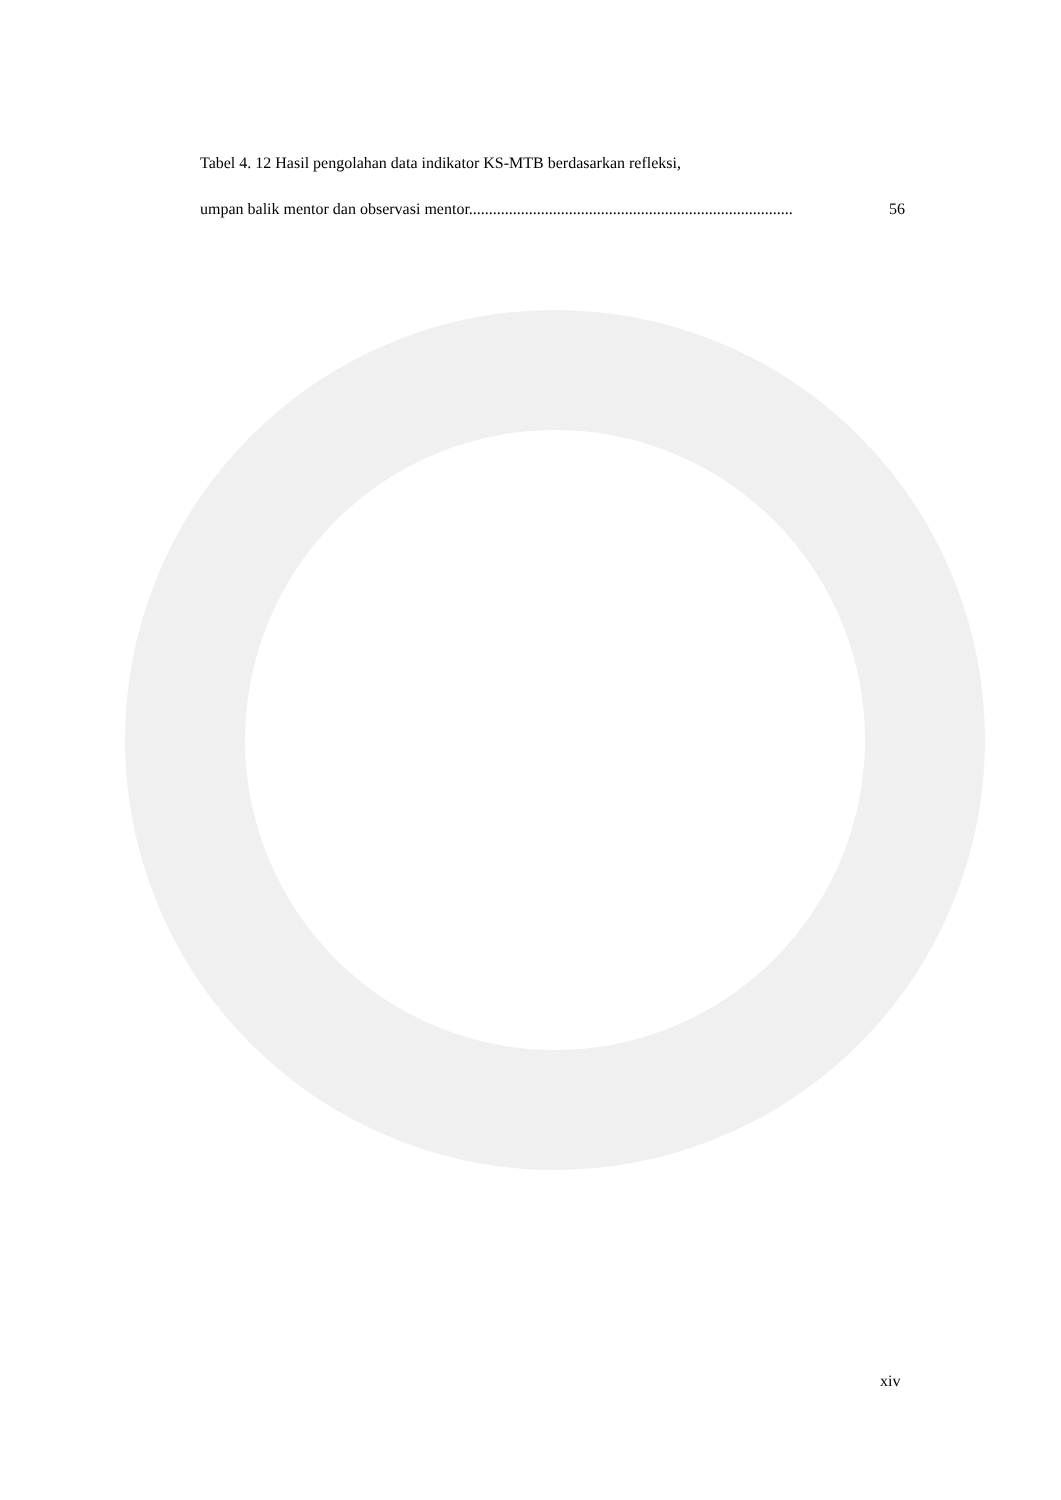Tabel 4. 12 Hasil pengolahan data indikator KS-MTB berdasarkan refleksi,
umpan balik mentor dan observasi mentor. ................................................................................ 56
xiv